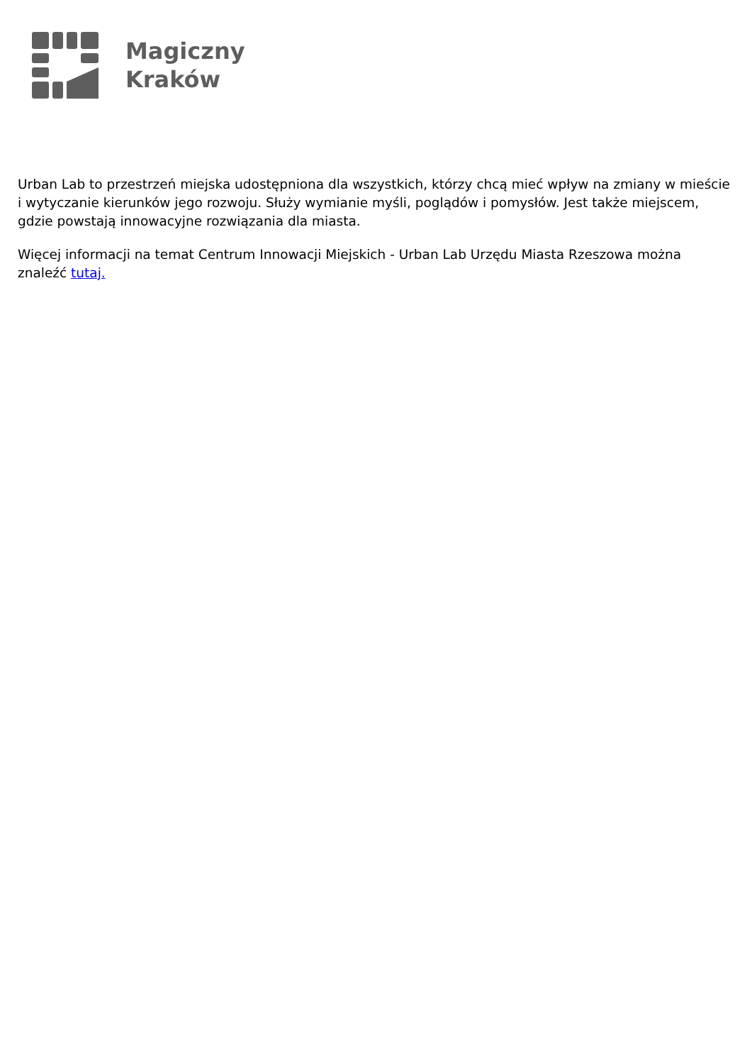Magiczny
Kraków
Urban Lab to przestrzeń miejska udostępniona dla wszystkich, którzy chcą mieć wpływ na zmiany w mieście i wytyczanie kierunków jego rozwoju. Służy wymianie myśli, poglądów i pomysłów. Jest także miejscem, gdzie powstają innowacyjne rozwiązania dla miasta.
Więcej informacji na temat Centrum Innowacji Miejskich - Urban Lab Urzędu Miasta Rzeszowa można znaleźć tutaj.